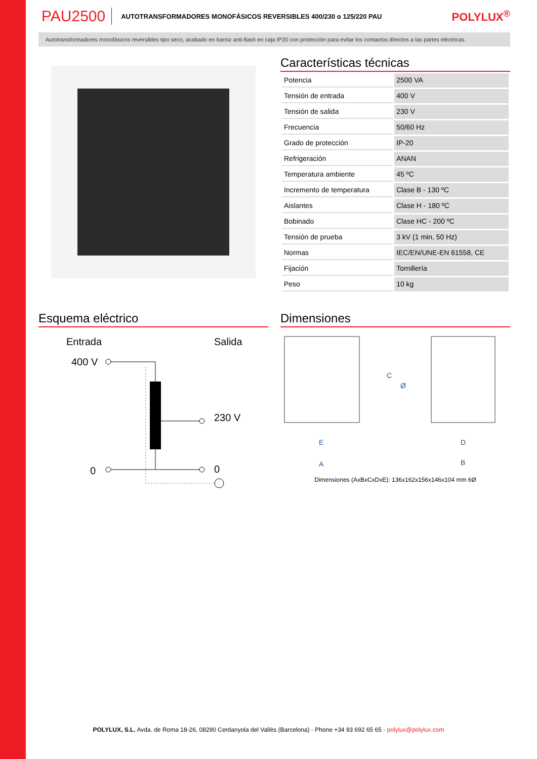PAU2500 AUTOTRANSFORMADORES MONOFÁSICOS REVERSIBLES 400/230 o 125/220 PAU POLYLUX<sup>®</sup>
Autotransformadores monofásicos reversibles tipo seco, acabado en barniz anti-flash en caja IP20 con protección para evitar los contactos directos a las partes eléctricas.
Características técnicas
| Potencia | 2500 VA |
| Tensión de entrada | 400 V |
| Tensión de salida | 230 V |
| Frecuencia | 50/60 Hz |
| Grado de protección | IP-20 |
| Refrigeración | ANAN |
| Temperatura ambiente | 45 ºC |
| Incremento de temperatura | Clase B - 130 ºC |
| Aislantes | Clase H - 180 ºC |
| Bobinado | Clase HC - 200 ºC |
| Tensión de prueba | 3 kV (1 min, 50 Hz) |
| Normas | IEC/EN/UNE-EN 61558, CE |
| Fijación | Tornillería |
| Peso | 10 kg |
Esquema eléctrico
Entrada
Salida
400 V
230 V
0
0
Dimensiones
E
A
D
B
C
Ø
Dimensiones (AxBxCxDxE): 136x162x156x146x104 mm 6Ø
POLYLUX, S.L. Avda. de Roma 18-26, 08290 Cerdanyola del Vallès (Barcelona) · Phone +34 93 692 65 65 · polylux@polylux.com